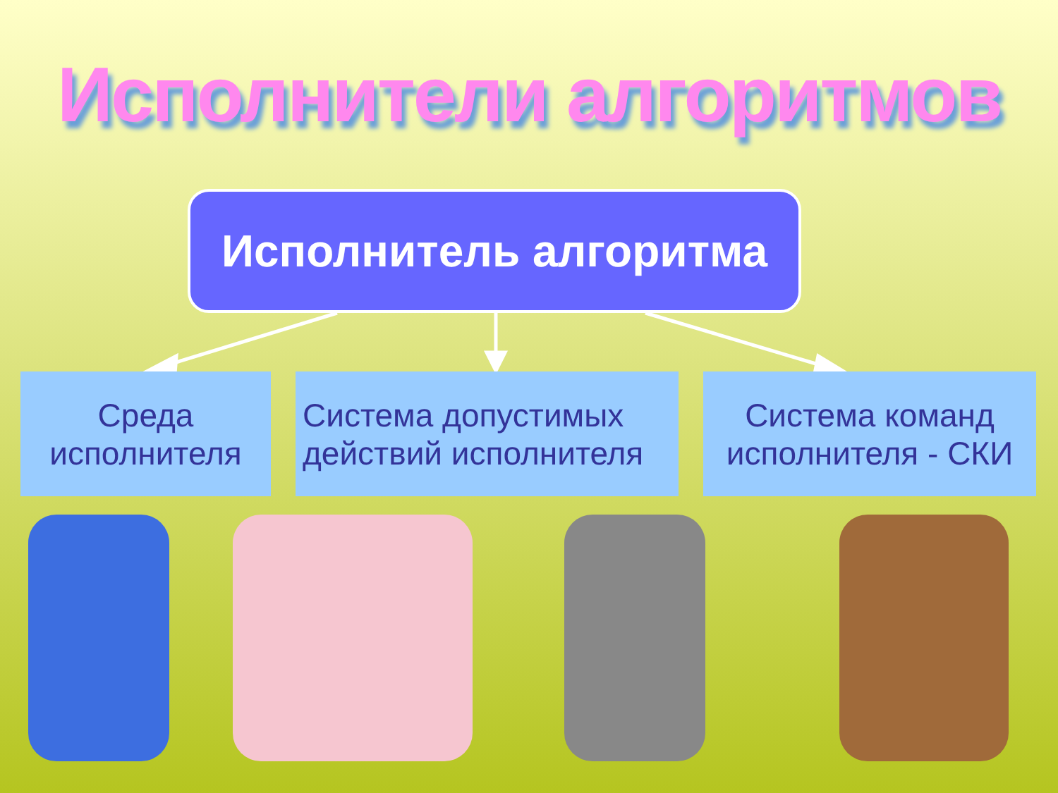Исполнители алгоритмов
Исполнитель алгоритма
Среда исполнителя
Система допустимых действий исполнителя
Система команд исполнителя - СКИ